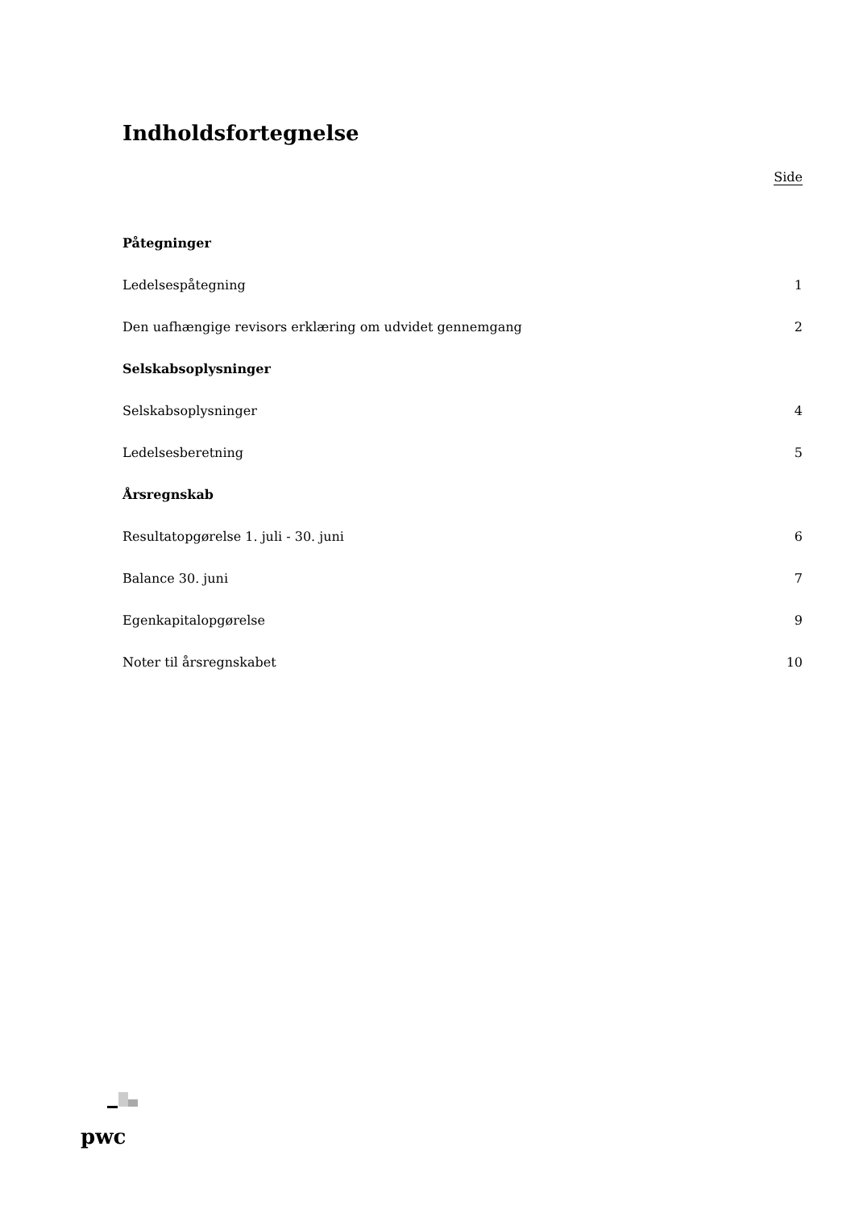Indholdsfortegnelse
Side
| Påtegninger | |
| Ledelsespåtegning | 1 |
| Den uafhængige revisors erklæring om udvidet gennemgang | 2 |
| Selskabsoplysninger | |
| Selskabsoplysninger | 4 |
| Ledelsesberetning | 5 |
| Årsregnskab | |
| Resultatopgørelse 1. juli - 30. juni | 6 |
| Balance 30. juni | 7 |
| Egenkapitalopgørelse | 9 |
| Noter til årsregnskabet | 10 |
pwc